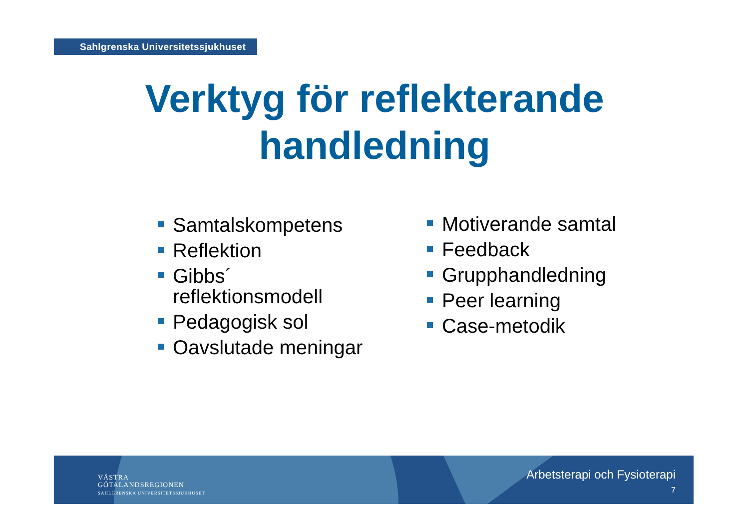Sahlgrenska Universitetssjukhuset
Verktyg för reflekterande
handledning
Samtalskompetens
Reflektion
Gibbs´ reflektionsmodell
Pedagogisk sol
Oavslutade meningar
Motiverande samtal
Feedback
Grupphandledning
Peer learning
Case-metodik
VÄSTRA
GÖTALANDSREGIONEN
SAHLGRENSKA UNIVERSITETSSJUKHUSET
Arbetsterapi och Fysioterapi
7